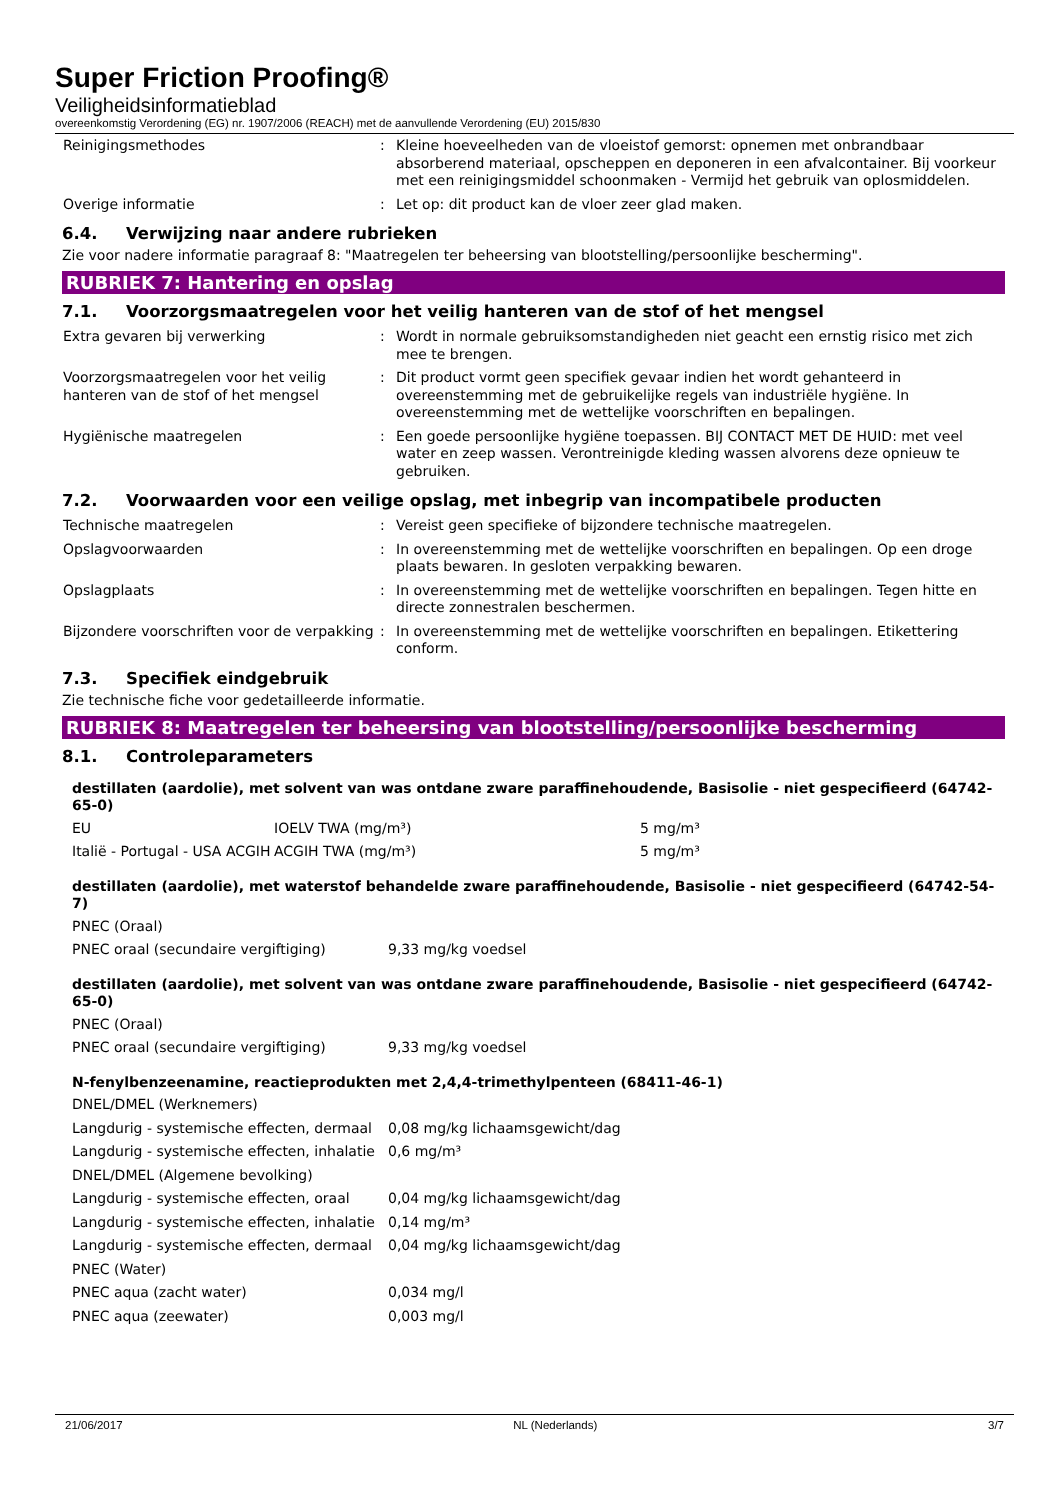Super Friction Proofing®
Veiligheidsinformatieblad
overeenkomstig Verordening (EG) nr. 1907/2006 (REACH) met de aanvullende Verordening (EU) 2015/830
| Reinigingsmethodes | : | Kleine hoeveelheden van de vloeistof gemorst: opnemen met onbrandbaar absorberend materiaal, opscheppen en deponeren in een afvalcontainer. Bij voorkeur met een reinigingsmiddel schoonmaken - Vermijd het gebruik van oplosmiddelen. |
| Overige informatie | : | Let op: dit product kan de vloer zeer glad maken. |
6.4. Verwijzing naar andere rubrieken
Zie voor nadere informatie paragraaf 8: "Maatregelen ter beheersing van blootstelling/persoonlijke bescherming".
RUBRIEK 7: Hantering en opslag
7.1. Voorzorgsmaatregelen voor het veilig hanteren van de stof of het mengsel
| Extra gevaren bij verwerking | : | Wordt in normale gebruiksomstandigheden niet geacht een ernstig risico met zich mee te brengen. |
| Voorzorgsmaatregelen voor het veilig hanteren van de stof of het mengsel | : | Dit product vormt geen specifiek gevaar indien het wordt gehanteerd in overeenstemming met de gebruikelijke regels van industriële hygiëne. In overeenstemming met de wettelijke voorschriften en bepalingen. |
| Hygiënische maatregelen | : | Een goede persoonlijke hygiëne toepassen. BIJ CONTACT MET DE HUID: met veel water en zeep wassen. Verontreinigde kleding wassen alvorens deze opnieuw te gebruiken. |
7.2. Voorwaarden voor een veilige opslag, met inbegrip van incompatibele producten
| Technische maatregelen | : | Vereist geen specifieke of bijzondere technische maatregelen. |
| Opslagvoorwaarden | : | In overeenstemming met de wettelijke voorschriften en bepalingen. Op een droge plaats bewaren. In gesloten verpakking bewaren. |
| Opslagplaats | : | In overeenstemming met de wettelijke voorschriften en bepalingen. Tegen hitte en directe zonnestralen beschermen. |
| Bijzondere voorschriften voor de verpakking | : | In overeenstemming met de wettelijke voorschriften en bepalingen. Etikettering conform. |
7.3. Specifiek eindgebruik
Zie technische fiche voor gedetailleerde informatie.
RUBRIEK 8: Maatregelen ter beheersing van blootstelling/persoonlijke bescherming
8.1. Controleparameters
destillaten (aardolie), met solvent van was ontdane zware paraffinehoudende, Basisolie - niet gespecifieerd (64742-65-0)
| EU | IOELV TWA (mg/m³) | 5 mg/m³ |
| Italië - Portugal - USA ACGIH | ACGIH TWA (mg/m³) | 5 mg/m³ |
destillaten (aardolie), met waterstof behandelde zware paraffinehoudende, Basisolie - niet gespecifieerd (64742-54-7)
| PNEC (Oraal) | |
| PNEC oraal (secundaire vergiftiging) | 9,33 mg/kg voedsel |
destillaten (aardolie), met solvent van was ontdane zware paraffinehoudende, Basisolie - niet gespecifieerd (64742-65-0)
| PNEC (Oraal) | |
| PNEC oraal (secundaire vergiftiging) | 9,33 mg/kg voedsel |
N-fenylbenzeenamine, reactieprodukten met 2,4,4-trimethylpenteen (68411-46-1)
| DNEL/DMEL (Werknemers) | |
| Langdurig - systemische effecten, dermaal | 0,08 mg/kg lichaamsgewicht/dag |
| Langdurig - systemische effecten, inhalatie | 0,6 mg/m³ |
| DNEL/DMEL (Algemene bevolking) | |
| Langdurig - systemische effecten, oraal | 0,04 mg/kg lichaamsgewicht/dag |
| Langdurig - systemische effecten, inhalatie | 0,14 mg/m³ |
| Langdurig - systemische effecten, dermaal | 0,04 mg/kg lichaamsgewicht/dag |
| PNEC (Water) | |
| PNEC aqua (zacht water) | 0,034 mg/l |
| PNEC aqua (zeewater) | 0,003 mg/l |
21/06/2017 NL (Nederlands) 3/7